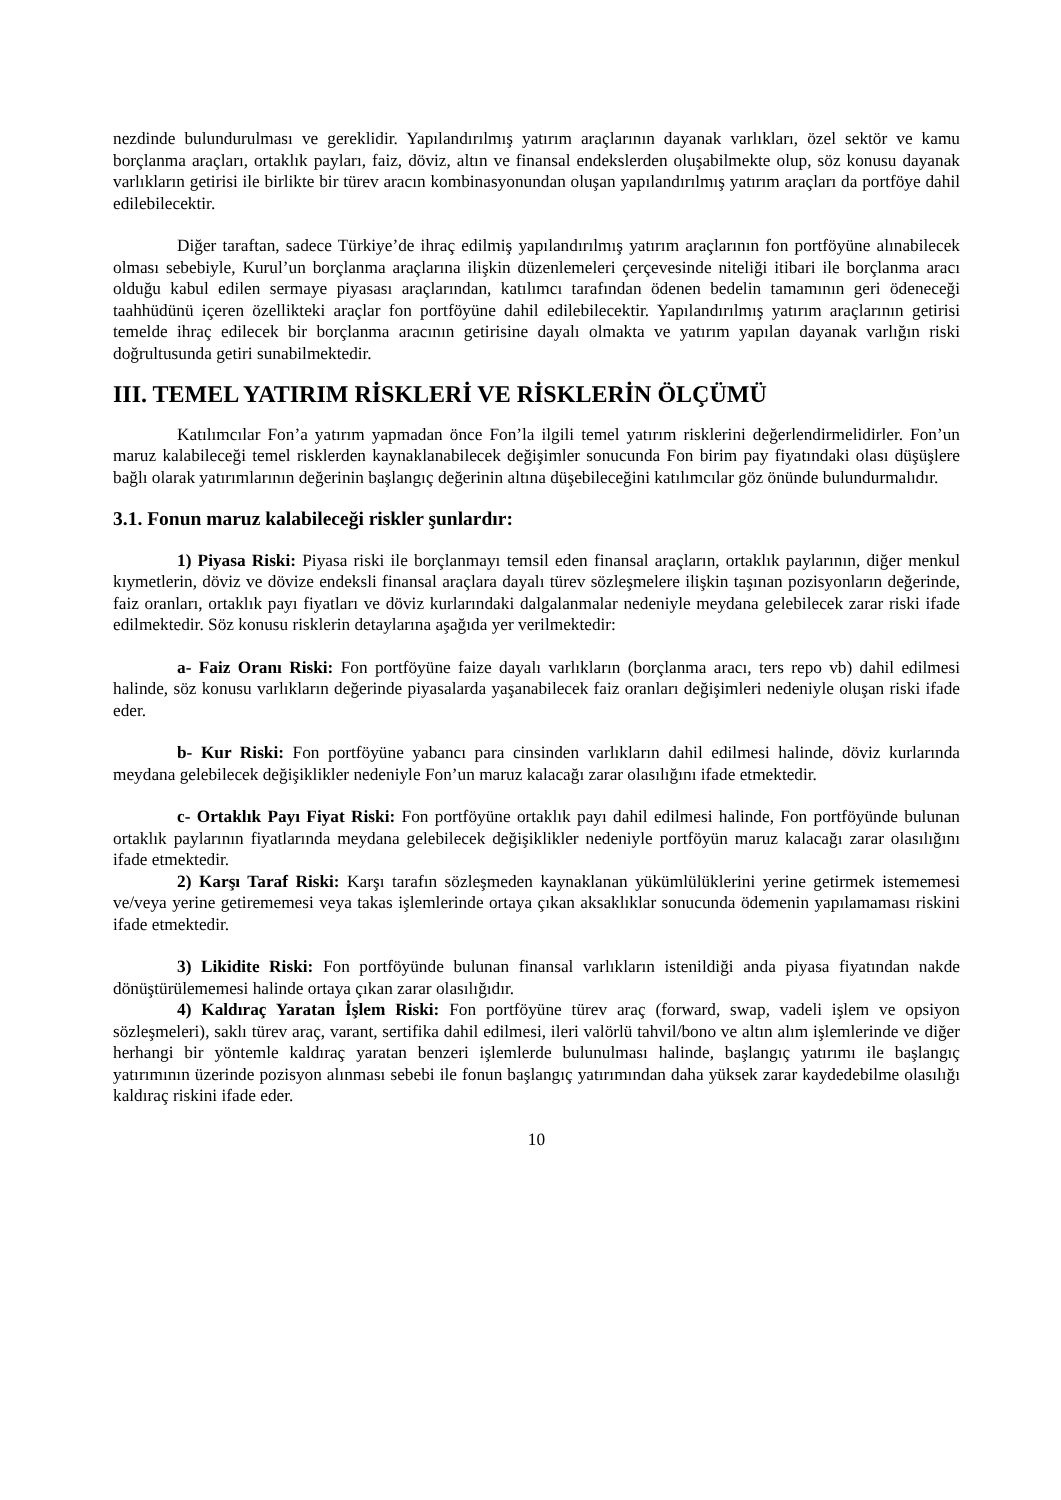nezdinde bulundurulması ve gereklidir. Yapılandırılmış yatırım araçlarının dayanak varlıkları, özel sektör ve kamu borçlanma araçları, ortaklık payları, faiz, döviz, altın ve finansal endekslerden oluşabilmekte olup, söz konusu dayanak varlıkların getirisi ile birlikte bir türev aracın kombinasyonundan oluşan yapılandırılmış yatırım araçları da portföye dahil edilebilecektir.
Diğer taraftan, sadece Türkiye’de ihraç edilmiş yapılandırılmış yatırım araçlarının fon portföyüne alınabilecek olması sebebiyle, Kurul’un borçlanma araçlarına ilişkin düzenlemeleri çerçevesinde niteliği itibari ile borçlanma aracı olduğu kabul edilen sermaye piyasası araçlarından, katılımcı tarafından ödenen bedelin tamamının geri ödeneceği taahhüdünü içeren özellikteki araçlar fon portföyüne dahil edilebilecektir. Yapılandırılmış yatırım araçlarının getirisi temelde ihraç edilecek bir borçlanma aracının getirisine dayalı olmakta ve yatırım yapılan dayanak varlığın riski doğrultusunda getiri sunabilmektedir.
III. TEMEL YATIRIM RİSKLERİ VE RİSKLERİN ÖLÇÜMÜ
Katılımcılar Fon’a yatırım yapmadan önce Fon’la ilgili temel yatırım risklerini değerlendirmelidirler. Fon’un maruz kalabileceği temel risklerden kaynaklanabilecek değişimler sonucunda Fon birim pay fiyatındaki olası düşüşlere bağlı olarak yatırımlarının değerinin başlangıç değerinin altına düşebileceğini katılımcılar göz önünde bulundurmalıdır.
3.1. Fonun maruz kalabileceği riskler şunlardır:
1) Piyasa Riski: Piyasa riski ile borçlanmayı temsil eden finansal araçların, ortaklık paylarının, diğer menkul kıymetlerin, döviz ve dövize endeksli finansal araçlara dayalı türev sözleşmelere ilişkin taşınan pozisyonların değerinde, faiz oranları, ortaklık payı fiyatları ve döviz kurlarındaki dalgalanmalar nedeniyle meydana gelebilecek zarar riski ifade edilmektedir. Söz konusu risklerin detaylarına aşağıda yer verilmektedir:
a- Faiz Oranı Riski: Fon portföyüne faize dayalı varlıkların (borçlanma aracı, ters repo vb) dahil edilmesi halinde, söz konusu varlıkların değerinde piyasalarda yaşanabilecek faiz oranları değişimleri nedeniyle oluşan riski ifade eder.
b- Kur Riski: Fon portföyüne yabancı para cinsinden varlıkların dahil edilmesi halinde, döviz kurlarında meydana gelebilecek değişiklikler nedeniyle Fon’un maruz kalacağı zarar olasılığını ifade etmektedir.
c- Ortaklık Payı Fiyat Riski: Fon portföyüne ortaklık payı dahil edilmesi halinde, Fon portföyünde bulunan ortaklık paylarının fiyatlarında meydana gelebilecek değişiklikler nedeniyle portföyün maruz kalacağı zarar olasılığını ifade etmektedir.
2) Karşı Taraf Riski: Karşı tarafın sözleşmeden kaynaklanan yükümlülüklerini yerine getirmek istememesi ve/veya yerine getirememesi veya takas işlemlerinde ortaya çıkan aksaklıklar sonucunda ödemenin yapılamaması riskini ifade etmektedir.
3) Likidite Riski: Fon portföyünde bulunan finansal varlıkların istenildiği anda piyasa fiyatından nakde dönüştürülememesi halinde ortaya çıkan zarar olasılığıdır.
4) Kaldıraç Yaratan İşlem Riski: Fon portföyüne türev araç (forward, swap, vadeli işlem ve opsiyon sözleşmeleri), saklı türev araç, varant, sertifika dahil edilmesi, ileri valörlü tahvil/bono ve altın alım işlemlerinde ve diğer herhangi bir yöntemle kaldıraç yaratan benzeri işlemlerde bulunulması halinde, başlangıç yatırımı ile başlangıç yatırımının üzerinde pozisyon alınması sebebi ile fonun başlangıç yatırımından daha yüksek zarar kaydedebilme olasılığı kaldıraç riskini ifade eder.
10